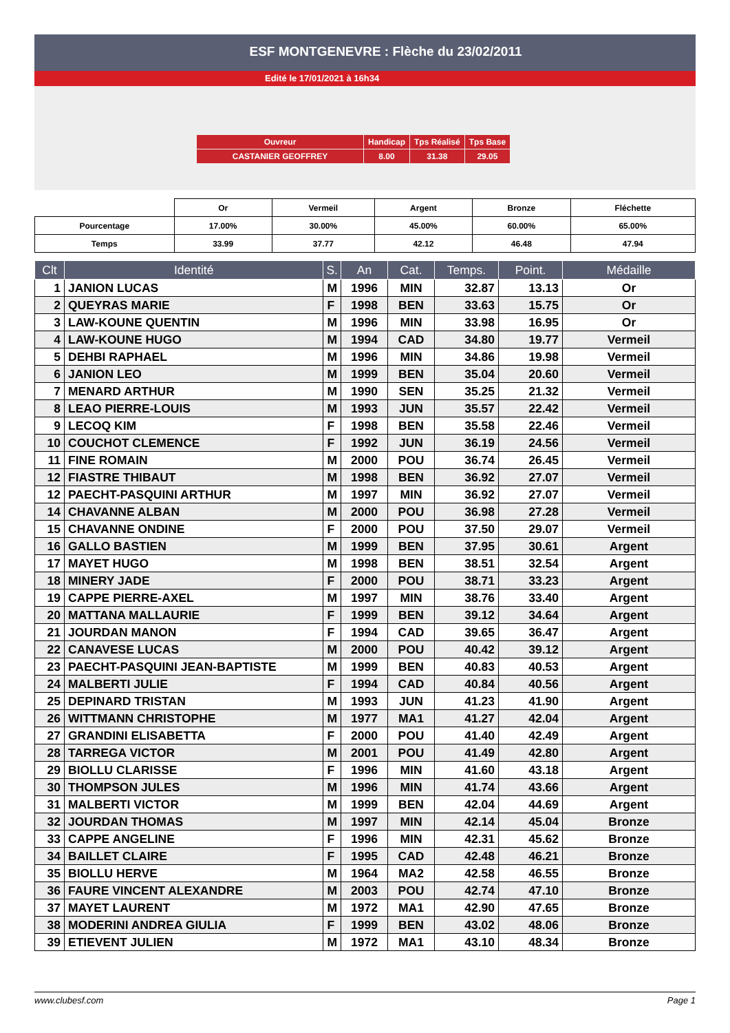ESF MONTGENEVRE : Flèche du 23/02/2011
Edité le 17/01/2021 à 16h34
| Ouvreur | Handicap | Tps Réalisé | Tps Base |
| CASTANIER GEOFFREY | 8.00 | 31.38 | 29.05 |
| | Or | Vermeil | Argent | Bronze | Fléchette |
| Pourcentage | 17.00% | 30.00% | 45.00% | 60.00% | 65.00% |
| Temps | 33.99 | 37.77 | 42.12 | 46.48 | 47.94 |
| Clt | Identité | S. | An | Cat. | Temps. | Point. | Médaille |
| --- | --- | --- | --- | --- | --- | --- | --- |
| 1 | JANION LUCAS | M | 1996 | MIN | 32.87 | 13.13 | Or |
| 2 | QUEYRAS MARIE | F | 1998 | BEN | 33.63 | 15.75 | Or |
| 3 | LAW-KOUNE QUENTIN | M | 1996 | MIN | 33.98 | 16.95 | Or |
| 4 | LAW-KOUNE HUGO | M | 1994 | CAD | 34.80 | 19.77 | Vermeil |
| 5 | DEHBI RAPHAEL | M | 1996 | MIN | 34.86 | 19.98 | Vermeil |
| 6 | JANION LEO | M | 1999 | BEN | 35.04 | 20.60 | Vermeil |
| 7 | MENARD ARTHUR | M | 1990 | SEN | 35.25 | 21.32 | Vermeil |
| 8 | LEAO PIERRE-LOUIS | M | 1993 | JUN | 35.57 | 22.42 | Vermeil |
| 9 | LECOQ KIM | F | 1998 | BEN | 35.58 | 22.46 | Vermeil |
| 10 | COUCHOT CLEMENCE | F | 1992 | JUN | 36.19 | 24.56 | Vermeil |
| 11 | FINE ROMAIN | M | 2000 | POU | 36.74 | 26.45 | Vermeil |
| 12 | FIASTRE THIBAUT | M | 1998 | BEN | 36.92 | 27.07 | Vermeil |
| 12 | PAECHT-PASQUINI ARTHUR | M | 1997 | MIN | 36.92 | 27.07 | Vermeil |
| 14 | CHAVANNE ALBAN | M | 2000 | POU | 36.98 | 27.28 | Vermeil |
| 15 | CHAVANNE ONDINE | F | 2000 | POU | 37.50 | 29.07 | Vermeil |
| 16 | GALLO BASTIEN | M | 1999 | BEN | 37.95 | 30.61 | Argent |
| 17 | MAYET HUGO | M | 1998 | BEN | 38.51 | 32.54 | Argent |
| 18 | MINERY JADE | F | 2000 | POU | 38.71 | 33.23 | Argent |
| 19 | CAPPE PIERRE-AXEL | M | 1997 | MIN | 38.76 | 33.40 | Argent |
| 20 | MATTANA MALLAURIE | F | 1999 | BEN | 39.12 | 34.64 | Argent |
| 21 | JOURDAN MANON | F | 1994 | CAD | 39.65 | 36.47 | Argent |
| 22 | CANAVESE LUCAS | M | 2000 | POU | 40.42 | 39.12 | Argent |
| 23 | PAECHT-PASQUINI JEAN-BAPTISTE | M | 1999 | BEN | 40.83 | 40.53 | Argent |
| 24 | MALBERTI JULIE | F | 1994 | CAD | 40.84 | 40.56 | Argent |
| 25 | DEPINARD TRISTAN | M | 1993 | JUN | 41.23 | 41.90 | Argent |
| 26 | WITTMANN CHRISTOPHE | M | 1977 | MA1 | 41.27 | 42.04 | Argent |
| 27 | GRANDINI ELISABETTA | F | 2000 | POU | 41.40 | 42.49 | Argent |
| 28 | TARREGA VICTOR | M | 2001 | POU | 41.49 | 42.80 | Argent |
| 29 | BIOLLU CLARISSE | F | 1996 | MIN | 41.60 | 43.18 | Argent |
| 30 | THOMPSON JULES | M | 1996 | MIN | 41.74 | 43.66 | Argent |
| 31 | MALBERTI VICTOR | M | 1999 | BEN | 42.04 | 44.69 | Argent |
| 32 | JOURDAN THOMAS | M | 1997 | MIN | 42.14 | 45.04 | Bronze |
| 33 | CAPPE ANGELINE | F | 1996 | MIN | 42.31 | 45.62 | Bronze |
| 34 | BAILLET CLAIRE | F | 1995 | CAD | 42.48 | 46.21 | Bronze |
| 35 | BIOLLU HERVE | M | 1964 | MA2 | 42.58 | 46.55 | Bronze |
| 36 | FAURE VINCENT ALEXANDRE | M | 2003 | POU | 42.74 | 47.10 | Bronze |
| 37 | MAYET LAURENT | M | 1972 | MA1 | 42.90 | 47.65 | Bronze |
| 38 | MODERINI ANDREA GIULIA | F | 1999 | BEN | 43.02 | 48.06 | Bronze |
| 39 | ETIEVENT JULIEN | M | 1972 | MA1 | 43.10 | 48.34 | Bronze |
www.clubesf.com Page 1